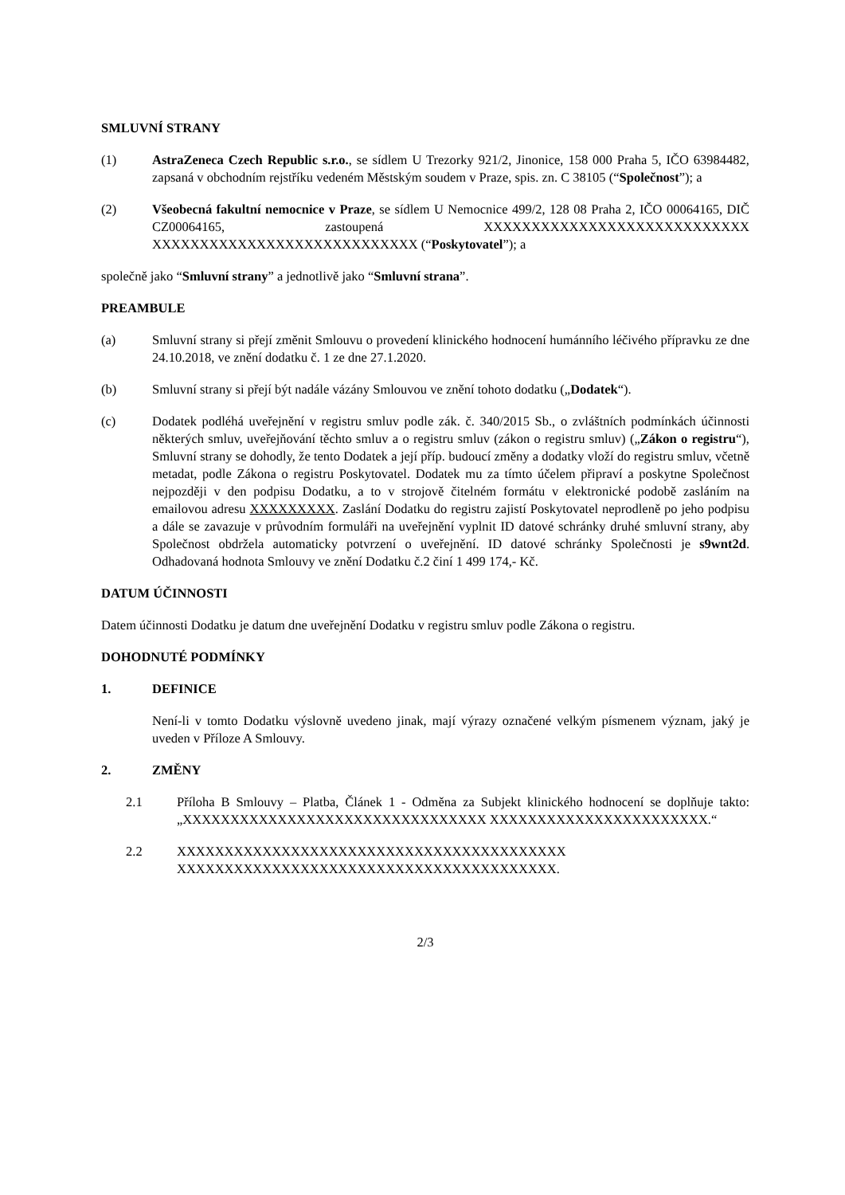SMLUVNÍ STRANY
(1) AstraZeneca Czech Republic s.r.o., se sídlem U Trezorky 921/2, Jinonice, 158 000 Praha 5, IČO 63984482, zapsaná v obchodním rejstříku vedeném Městským soudem v Praze, spis. zn. C 38105 (“Společnost”); a
(2) Všeobecná fakultní nemocnice v Praze, se sídlem U Nemocnice 499/2, 128 08 Praha 2, IČO 00064165, DIČ CZ00064165, zastoupená XXXXXXXXXXXXXXXXXXXXXXXXXXXX XXXXXXXXXXXXXXXXXXXXXXXXXXXX (“Poskytovatel”); a
společně jako “Smluvní strany” a jednotlivě jako “Smluvní strana”.
PREAMBULE
(a) Smluvní strany si přejí změnit Smlouvu o provedení klinického hodnocení humánního léčivého přípravku ze dne 24.10.2018, ve znění dodatku č. 1 ze dne 27.1.2020.
(b) Smluvní strany si přejí být nadále vázány Smlouvou ve znění tohoto dodatku („Dodatek“).
(c) Dodatek podléhá uveřejnění v registru smluv podle zák. č. 340/2015 Sb., o zvláštních podmínkách účinnosti některých smluv, uveřejňování těchto smluv a o registru smluv (zákon o registru smluv) („Zákon o registru“), Smluvní strany se dohodly, že tento Dodatek a její příp. budoucí změny a dodatky vloží do registru smluv, včetně metadat, podle Zákona o registru Poskytovatel. Dodatek mu za tímto účelem připraví a poskytne Společnost nejpozději v den podpisu Dodatku, a to v strojově čitelném formátu v elektronické podobě zasláním na emailovou adresu XXXXXXXXX. Zaslání Dodatku do registru zajistí Poskytovatel neprodleně po jeho podpisu a dále se zavazuje v průvodním formuláři na uveřejnění vyplnit ID datové schránky druhé smluvní strany, aby Společnost obdržela automaticky potvrzení o uveřejnění. ID datové schránky Společnosti je s9wnt2d. Odhadovaná hodnota Smlouvy ve znění Dodatku č.2 činí 1 499 174,- Kč.
DATUM ÚČINNOSTI
Datem účinnosti Dodatku je datum dne uveřejnění Dodatku v registru smluv podle Zákona o registru.
DOHODNUTÉ PODMÍNKY
1. DEFINICE
Není-li v tomto Dodatku výslovně uvedeno jinak, mají výrazy označené velkým písmenem význam, jaký je uveden v Příloze A Smlouvy.
2. ZMĚNY
2.1 Příloha B Smlouvy – Platba, Článek 1 - Odměna za Subjekt klinického hodnocení se doplňuje takto: „XXXXXXXXXXXXXXXXXXXXXXXXXXXXXXXX XXXXXXXXXXXXXXXXXXXXXXX.“
2.2 XXXXXXXXXXXXXXXXXXXXXXXXXXXXXXXXXXXXXXXXX XXXXXXXXXXXXXXXXXXXXXXXXXXXXXXXXXXXXXXXX.
2/3